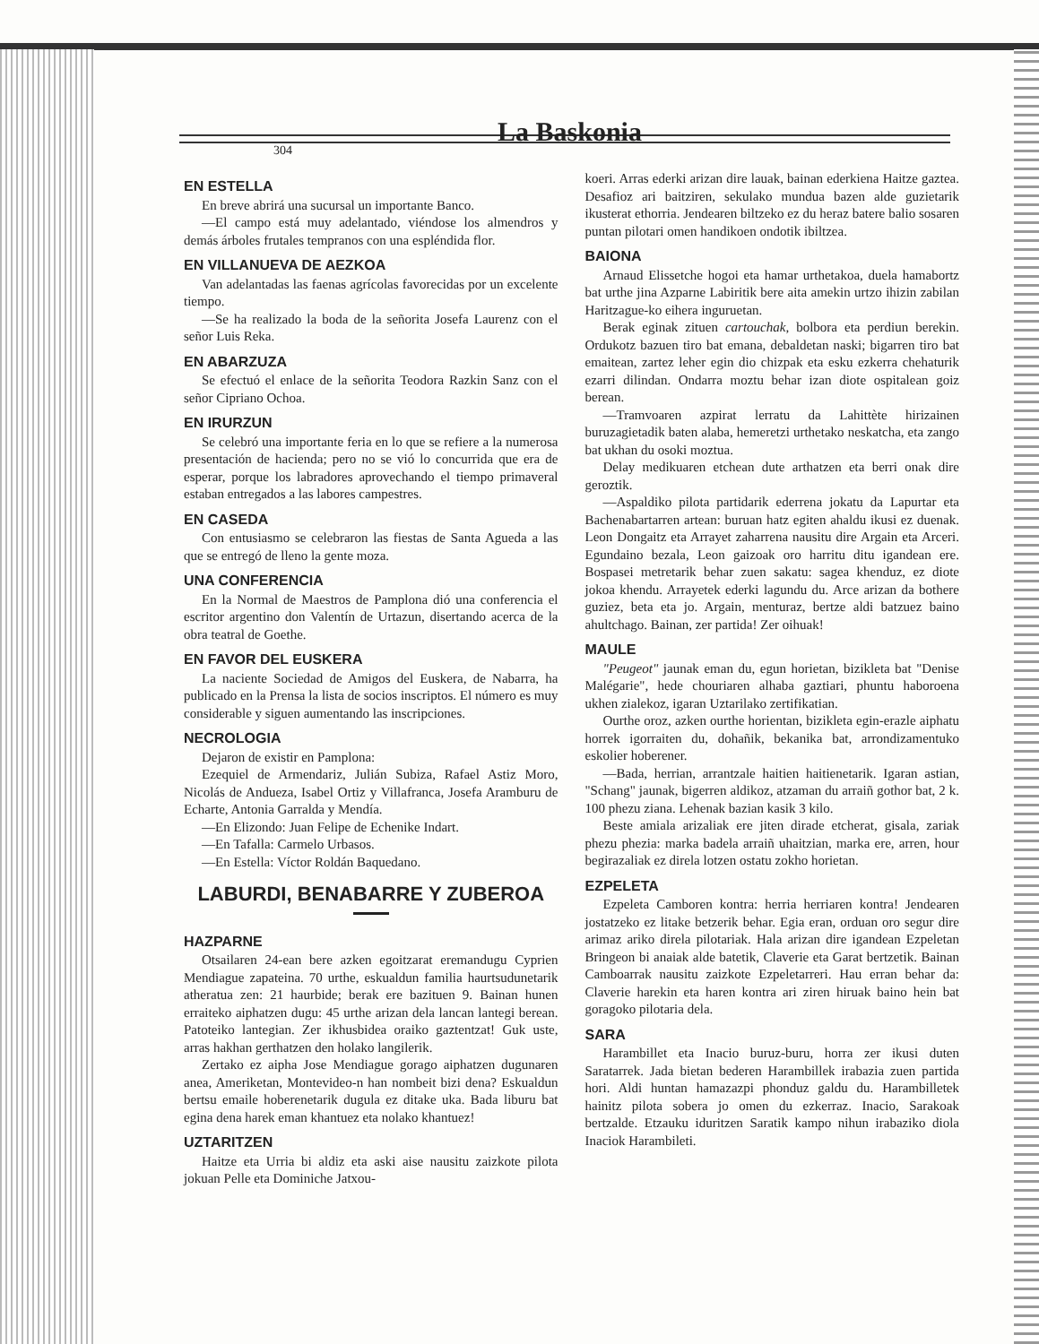304
La Baskonia
EN ESTELLA
En breve abrirá una sucursal un importante Banco.
—El campo está muy adelantado, viéndose los almendros y demás árboles frutales tempranos con una espléndida flor.
EN VILLANUEVA DE AEZKOA
Van adelantadas las faenas agrícolas favorecidas por un excelente tiempo.
—Se ha realizado la boda de la señorita Josefa Laurenz con el señor Luis Reka.
EN ABARZUZA
Se efectuó el enlace de la señorita Teodora Razkin Sanz con el señor Cipriano Ochoa.
EN IRURZUN
Se celebró una importante feria en lo que se refiere a la numerosa presentación de hacienda; pero no se vió lo concurrida que era de esperar, porque los labradores aprovechando el tiempo primaveral estaban entregados a las labores campestres.
EN CASEDA
Con entusiasmo se celebraron las fiestas de Santa Agueda a las que se entregó de lleno la gente moza.
UNA CONFERENCIA
En la Normal de Maestros de Pamplona dió una conferencia el escritor argentino don Valentín de Urtazun, disertando acerca de la obra teatral de Goethe.
EN FAVOR DEL EUSKERA
La naciente Sociedad de Amigos del Euskera, de Nabarra, ha publicado en la Prensa la lista de socios inscriptos. El número es muy considerable y siguen aumentando las inscripciones.
NECROLOGIA
Dejaron de existir en Pamplona:
Ezequiel de Armendariz, Julián Subiza, Rafael Astiz Moro, Nicolás de Andueza, Isabel Ortiz y Villafranca, Josefa Aramburu de Echarte, Antonia Garralda y Mendía.
—En Elizondo: Juan Felipe de Echenike Indart.
—En Tafalla: Carmelo Urbasos.
—En Estella: Víctor Roldán Baquedano.
LABURDI, BENABARRE Y ZUBEROA
HAZPARNE
Otsailaren 24-ean bere azken egoitzarat eremandugu Cyprien Mendiague zapateina. 70 urthe, eskualdun familia haurtsudunetarik atheratua zen: 21 haurbide; berak ere bazituen 9. Bainan hunen erraiteko aiphatzen dugu: 45 urthe arizan dela lancan lantegi berean. Patoteiko lantegian. Zer ikhusbidea oraiko gaztentzat! Guk uste, arras hakhan gerthatzen den holako langilerik.
Zertako ez aipha Jose Mendiague gorago aiphatzen dugunaren anea, Ameriketan, Montevideo-n han nombeit bizi dena? Eskualdun bertsu emaile hoberenetarik dugula ez ditake uka. Bada liburu bat egina dena harek eman khantuez eta nolako khantuez!
UZTARITZEN
Haitze eta Urria bi aldiz eta aski aise nausitu zaizkote pilota jokuan Pelle eta Dominiche Jatxou-
koeri. Arras ederki arizan dire lauak, bainan ederkiena Haitze gaztea. Desafioz ari baitziren, sekulako mundua bazen alde guzietarik ikusterat ethorria. Jendearen biltzeko ez du heraz batere balio sosaren puntan pilotari omen handikoen ondotik ibiltzea.
BAIONA
Arnaud Elissetche hogoi eta hamar urthetakoa, duela hamabortz bat urthe jina Azparne Labiritik bere aita amekin urtzo ihizin zabilan Haritzague-ko eihera inguruetan.
Berak eginak zituen cartouchak, bolbora eta perdiun berekin. Ordukotz bazuen tiro bat emana, debaldetan naski; bigarren tiro bat emaitean, zartez leher egin dio chizpak eta esku ezkerra chehaturik ezarri dilindan. Ondarra moztu behar izan diote ospitalean goiz berean.
—Tramvoaren azpirat lerratu da Lahittète hirizainen buruzagietadik baten alaba, hemeretzi urthetako neskatcha, eta zango bat ukhan du osoki moztua.
Delay medikuaren etchean dute arthatzen eta berri onak dire geroztik.
—Aspaldiko pilota partidarik ederrena jokatu da Lapurtar eta Bachenabartarren artean: buruan hatz egiten ahaldu ikusi ez duenak. Leon Dongaitz eta Arrayet zaharrena nausitu dire Argain eta Arceri. Egundaino bezala, Leon gaizoak oro harritu ditu igandean ere. Bospasei metretarik behar zuen sakatu: sagea khenduz, ez diote jokoa khendu. Arrayetek ederki lagundu du. Arce arizan da bothere guziez, beta eta jo. Argain, menturaz, bertze aldi batzuez baino ahultchago. Bainan, zer partida! Zer oihuak!
MAULE
"Peugeot" jaunak eman du, egun horietan, bizikleta bat "Denise Malégarie", hede chouriaren alhaba gaztiari, phuntu haboroena ukhen zialekoz, igaran Uztarilako zertifikatian.
Ourthe oroz, azken ourthe horientan, bizikleta egin-erazle aiphatu horrek igorraiten du, dohañik, bekanika bat, arrondizamentuko eskolier hoberener.
—Bada, herrian, arrantzale haitien haitienetarik. Igaran astian, "Schang" jaunak, bigerren aldikoz, atzaman du arraiñ gothor bat, 2 k. 100 phezu ziana. Lehenak bazian kasik 3 kilo.
Beste amiala arizaliak ere jiten dirade etcherat, gisala, zariak phezu phezia: marka badela arraiñ uhaitzian, marka ere, arren, hour begirazaliak ez direla lotzen ostatu zokho horietan.
EZPELETA
Ezpeleta Camboren kontra: herria herriaren kontra! Jendearen jostatzeko ez litake betzerik behar. Egia eran, orduan oro segur dire arimaz ariko direla pilotariak. Hala arizan dire igandean Ezpeletan Bringeon bi anaiak alde batetik, Claverie eta Garat bertzetik. Bainan Camboarrak nausitu zaizkote Ezpeletarreri. Hau erran behar da: Claverie harekin eta haren kontra ari ziren hiruak baino hein bat goragoko pilotaria dela.
SARA
Harambillet eta Inacio buruz-buru, horra zer ikusi duten Saratarrek. Jada bietan bederen Harambillek irabazia zuen partida hori. Aldi huntan hamazazpi phonduz galdu du. Harambilletek hainitz pilota sobera jo omen du ezkerraz. Inacio, Sarakoak bertzalde. Etzauku iduritzen Saratik kampo nihun irabaziko diola Inaciok Harambileti.